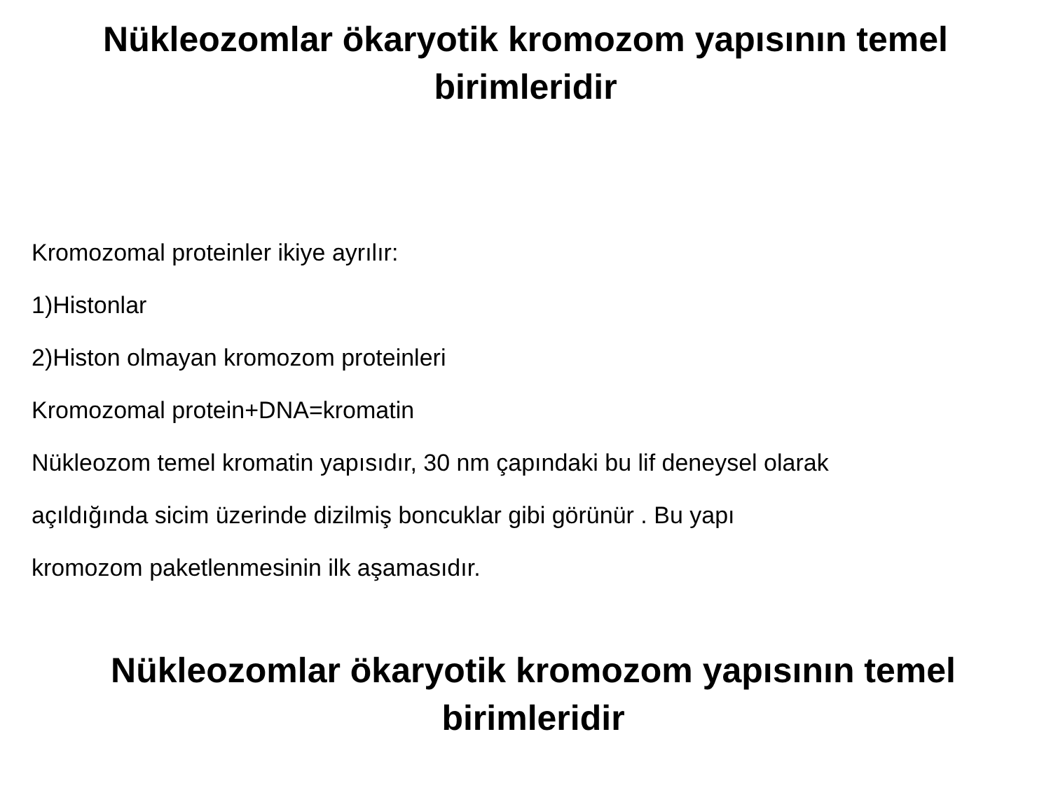Nükleozomlar ökaryotik kromozom yapısının temel
birimleridir
Kromozomal proteinler ikiye ayrılır:
1)Histonlar
2)Histon olmayan kromozom proteinleri
Kromozomal protein+DNA=kromatin
Nükleozom temel kromatin yapısıdır, 30 nm çapındaki bu lif deneysel olarak
açıldığında sicim üzerinde dizilmiş boncuklar gibi görünür . Bu yapı
kromozom paketlenmesinin ilk aşamasıdır.
Nükleozomlar ökaryotik kromozom yapısının temel
birimleridir